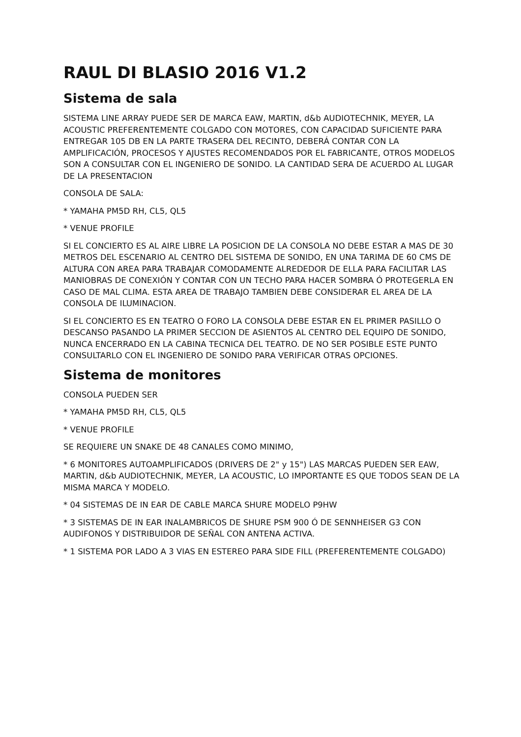RAUL DI BLASIO 2016 V1.2
Sistema de sala
SISTEMA LINE ARRAY PUEDE SER DE MARCA EAW, MARTIN, d&b AUDIOTECHNIK, MEYER, LA ACOUSTIC PREFERENTEMENTE COLGADO CON MOTORES, CON CAPACIDAD SUFICIENTE PARA ENTREGAR 105 DB EN LA PARTE TRASERA DEL RECINTO, DEBERÁ CONTAR CON LA AMPLIFICACIÓN, PROCESOS Y AJUSTES RECOMENDADOS POR EL FABRICANTE, OTROS MODELOS SON A CONSULTAR CON EL INGENIERO DE SONIDO. LA CANTIDAD SERA DE ACUERDO AL LUGAR DE LA PRESENTACION
CONSOLA DE SALA:
* YAMAHA PM5D RH, CL5, QL5
* VENUE PROFILE
SI EL CONCIERTO ES AL AIRE LIBRE LA POSICION DE LA CONSOLA NO DEBE ESTAR A MAS DE 30 METROS DEL ESCENARIO AL CENTRO DEL SISTEMA DE SONIDO, EN UNA TARIMA DE 60 CMS DE ALTURA CON AREA PARA TRABAJAR COMODAMENTE ALREDEDOR DE ELLA PARA FACILITAR LAS MANIOBRAS DE CONEXIÓN Y CONTAR CON UN TECHO PARA HACER SOMBRA Ó PROTEGERLA EN CASO DE MAL CLIMA. ESTA AREA DE TRABAJO TAMBIEN DEBE CONSIDERAR EL AREA DE LA CONSOLA DE ILUMINACION.
SI EL CONCIERTO ES EN TEATRO O FORO LA CONSOLA DEBE ESTAR EN EL PRIMER PASILLO O DESCANSO PASANDO LA PRIMER SECCION DE ASIENTOS AL CENTRO DEL EQUIPO DE SONIDO, NUNCA ENCERRADO EN LA CABINA TECNICA DEL TEATRO. DE NO SER POSIBLE ESTE PUNTO CONSULTARLO CON EL INGENIERO DE SONIDO PARA VERIFICAR OTRAS OPCIONES.
Sistema de monitores
CONSOLA PUEDEN SER
* YAMAHA PM5D RH, CL5, QL5
* VENUE PROFILE
SE REQUIERE UN SNAKE DE 48 CANALES COMO MINIMO,
* 6 MONITORES AUTOAMPLIFICADOS (DRIVERS DE 2" y 15") LAS MARCAS PUEDEN SER EAW, MARTIN, d&b AUDIOTECHNIK, MEYER, LA ACOUSTIC, LO IMPORTANTE ES QUE TODOS SEAN DE LA MISMA MARCA Y MODELO.
* 04 SISTEMAS DE IN EAR DE CABLE MARCA SHURE MODELO P9HW
* 3 SISTEMAS DE IN EAR INALAMBRICOS DE SHURE PSM 900 Ó DE SENNHEISER G3 CON AUDIFONOS Y DISTRIBUIDOR DE SEÑAL CON ANTENA ACTIVA.
* 1 SISTEMA POR LADO A 3 VIAS EN ESTEREO PARA SIDE FILL (PREFERENTEMENTE COLGADO)